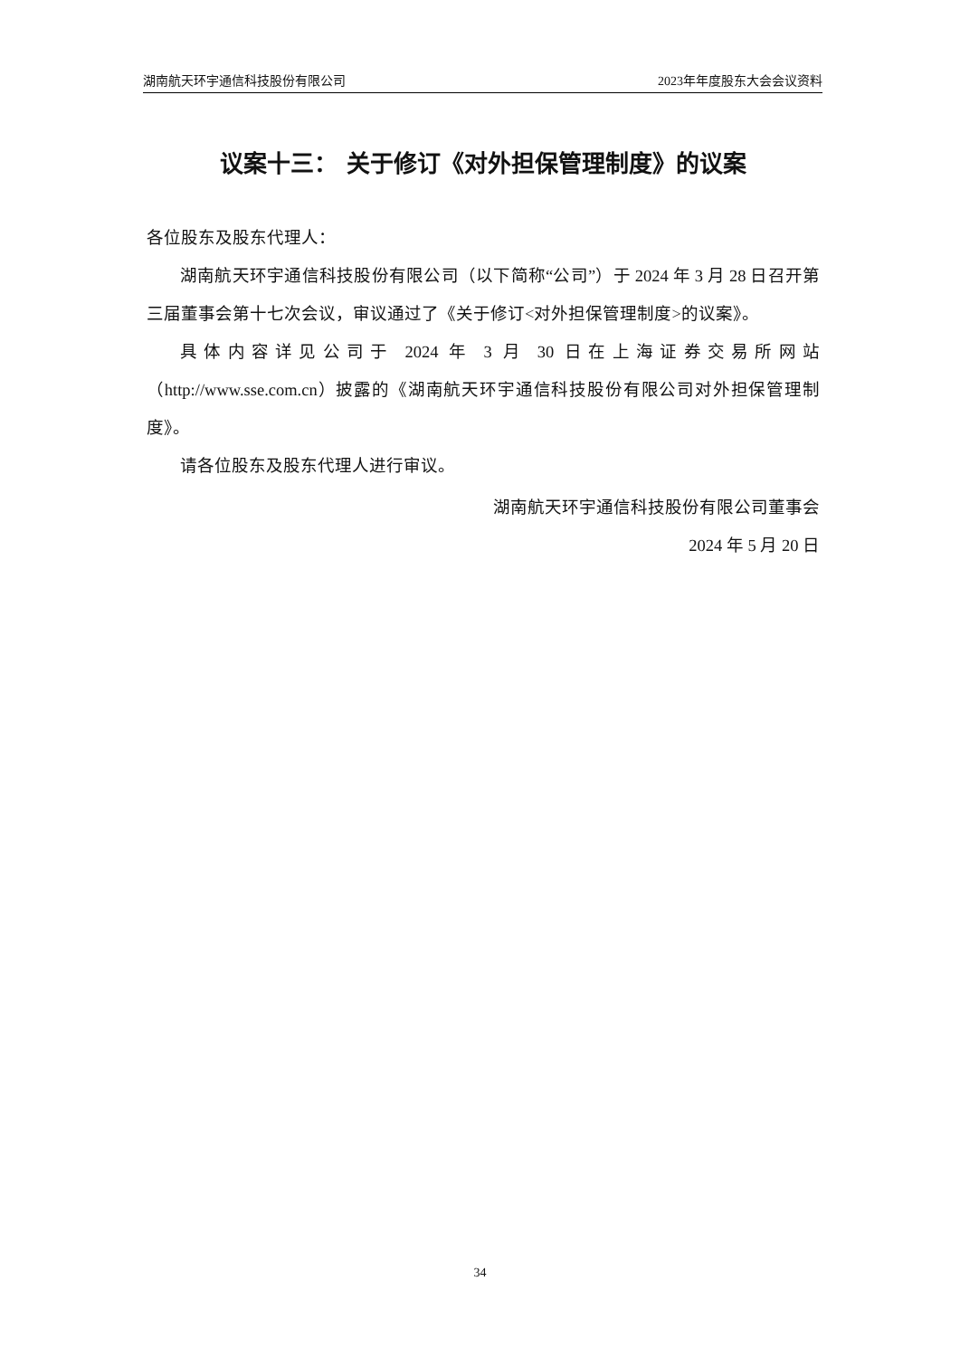湖南航天环宇通信科技股份有限公司 2023年年度股东大会会议资料
议案十三： 关于修订《对外担保管理制度》的议案
各位股东及股东代理人：
湖南航天环宇通信科技股份有限公司（以下简称“公司”）于 2024 年 3 月 28 日召开第三届董事会第十七次会议，审议通过了《关于修订<对外担保管理制度>的议案》。
具体内容详见公司于 2024 年 3 月 30 日在上海证券交易所网站（http://www.sse.com.cn）披露的《湖南航天环宇通信科技股份有限公司对外担保管理制度》。
请各位股东及股东代理人进行审议。
湖南航天环宇通信科技股份有限公司董事会
2024 年 5 月 20 日
34